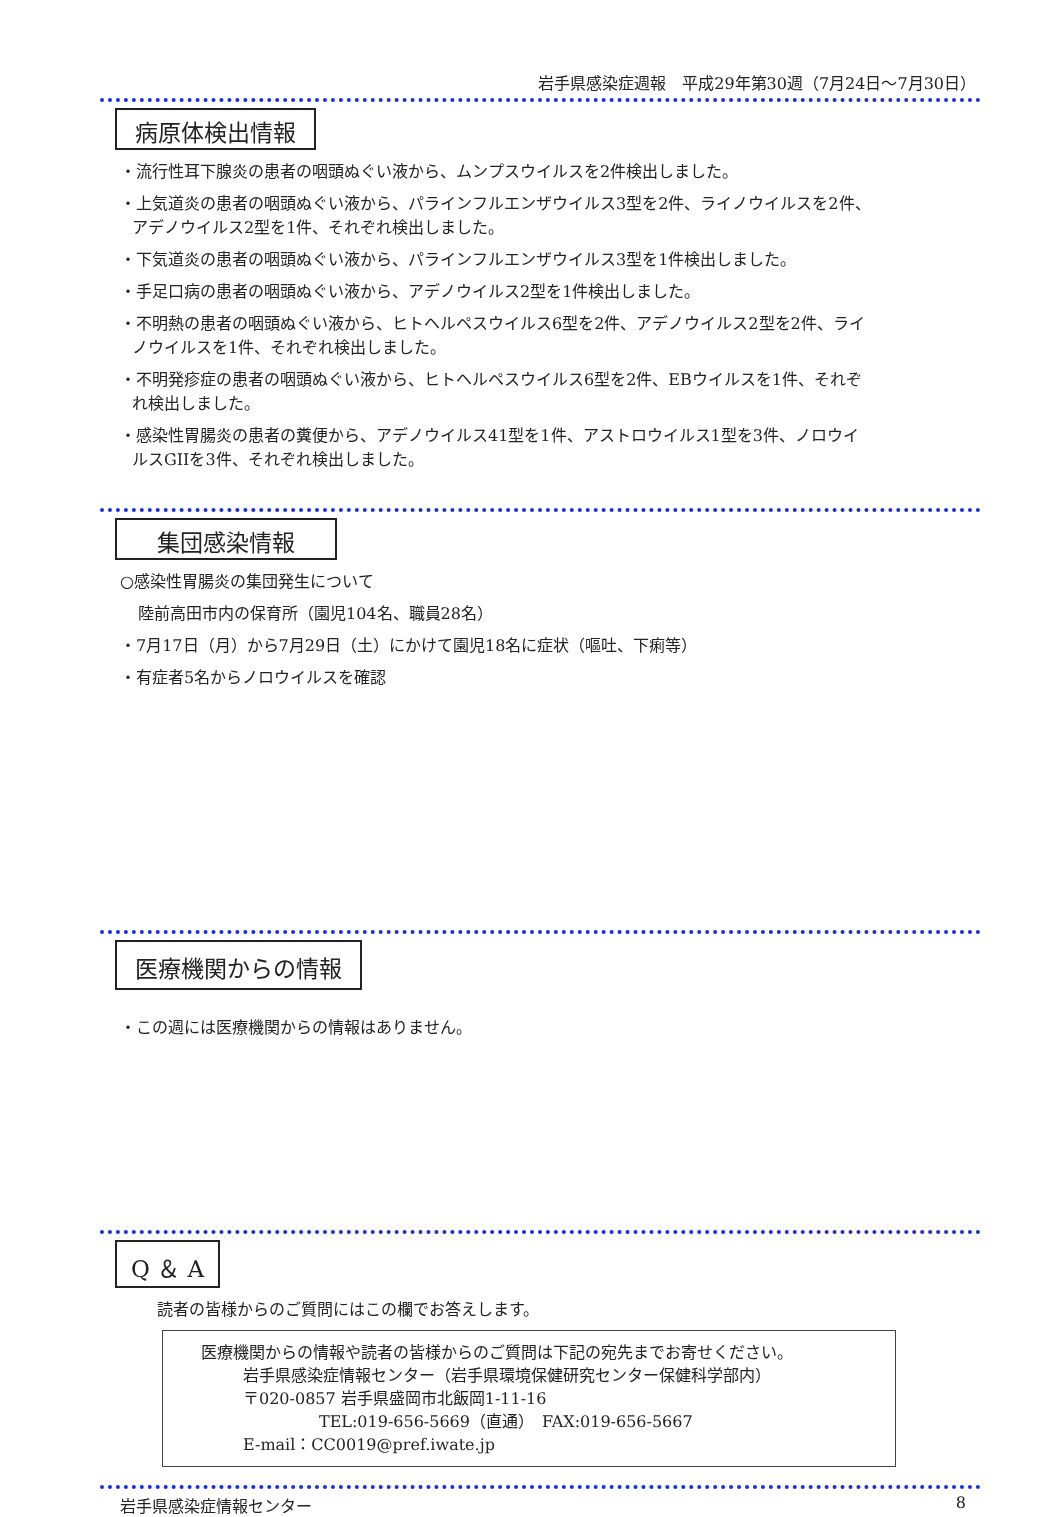岩手県感染症週報　平成29年第30週（7月24日～7月30日）
病原体検出情報
・流行性耳下腺炎の患者の咽頭ぬぐい液から、ムンプスウイルスを2件検出しました。
・上気道炎の患者の咽頭ぬぐい液から、パラインフルエンザウイルス3型を2件、ライノウイルスを2件、
アデノウイルス2型を1件、それぞれ検出しました。
・下気道炎の患者の咽頭ぬぐい液から、パラインフルエンザウイルス3型を1件検出しました。
・手足口病の患者の咽頭ぬぐい液から、アデノウイルス2型を1件検出しました。
・不明熱の患者の咽頭ぬぐい液から、ヒトヘルペスウイルス6型を2件、アデノウイルス2型を2件、ライ
ノウイルスを1件、それぞれ検出しました。
・不明発疹症の患者の咽頭ぬぐい液から、ヒトヘルペスウイルス6型を2件、EBウイルスを1件、それぞ
れ検出しました。
・感染性胃腸炎の患者の糞便から、アデノウイルス41型を1件、アストロウイルス1型を3件、ノロウイ
ルスGIIを3件、それぞれ検出しました。
集団感染情報
○感染性胃腸炎の集団発生について
陸前高田市内の保育所（園児104名、職員28名）
・7月17日（月）から7月29日（土）にかけて園児18名に症状（嘔吐、下痢等）
・有症者5名からノロウイルスを確認
医療機関からの情報
・この週には医療機関からの情報はありません。
Q ＆ A
読者の皆様からのご質問にはこの欄でお答えします。
医療機関からの情報や読者の皆様からのご質問は下記の宛先までお寄せください。
岩手県感染症情報センター（岩手県環境保健研究センター保健科学部内）
〒020-0857 岩手県盛岡市北飯岡1-11-16
TEL:019-656-5669（直通）　FAX:019-656-5667
E-mail：CC0019@pref.iwate.jp
岩手県感染症情報センター 8